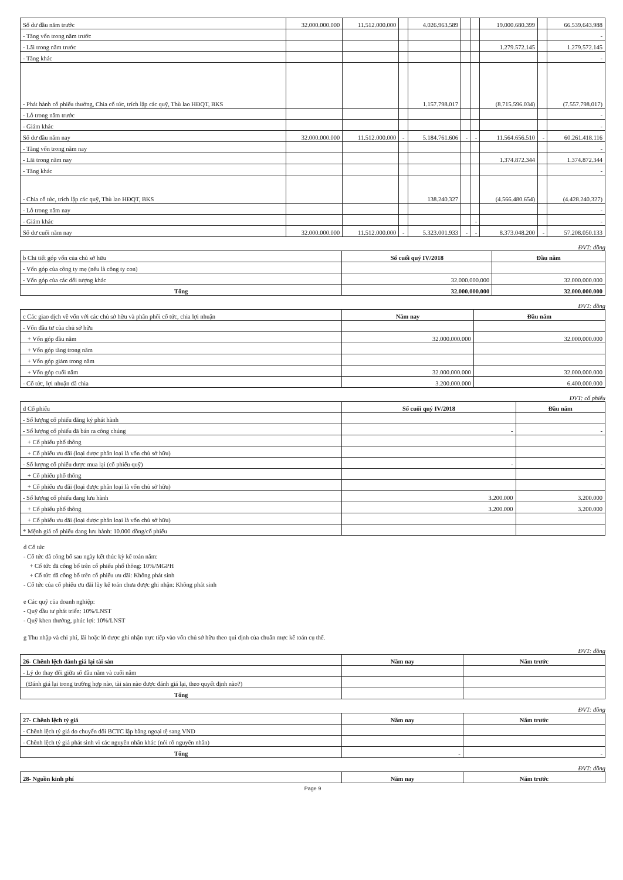| Số dư đầu năm trước | 32.000.000.000 | 11.512.000.000 | | 4.026.963.589 | | | 19.000.680.399 | | 66.539.643.988 |
| - Tăng vốn trong năm trước | | | | | | | | | - |
| - Lãi trong năm trước | | | | | | | 1.279.572.145 | | 1.279.572.145 |
| - Tăng khác | | | | | | | | | - |
| - Phát hành cổ phiếu thưởng, Chia cổ tức, trích lập các quỹ, Thù lao HĐQT, BKS | | | | 1.157.798.017 | | | (8.715.596.034) | | (7.557.798.017) |
| - Lỗ trong năm trước | | | | | | | | | - |
| - Giảm khác | | | | | | | | | - |
| Số dư đầu năm nay | 32.000.000.000 | 11.512.000.000 | - | 5.184.761.606 | - | - | 11.564.656.510 | - | 60.261.418.116 |
| - Tăng vốn trong năm nay | | | | | | | | | - |
| - Lãi trong năm nay | | | | | | | 1.374.872.344 | | 1.374.872.344 |
| - Tăng khác | | | | | | | | | - |
| - Chia cổ tức, trích lập các quỹ, Thù lao HĐQT, BKS | | | | 138.240.327 | | | (4.566.480.654) | | (4.428.240.327) |
| - Lỗ trong năm nay | | | | | | | | | - |
| - Giảm khác | | | | | | - | | | - |
| Số dư cuối năm nay | 32.000.000.000 | 11.512.000.000 | - | 5.323.001.933 | - | - | 8.373.048.200 | - | 57.208.050.133 |
ĐVT: đồng
| b Chi tiết góp vốn của chủ sở hữu | Số cuối quý IV/2018 | Đầu năm |
| - Vốn góp của công ty mẹ (nếu là công ty con) | | |
| - Vốn góp của các đối tượng khác | 32.000.000.000 | 32.000.000.000 |
| Tổng | 32.000.000.000 | 32.000.000.000 |
ĐVT: đồng
| c Các giao dịch về vốn với các chủ sở hữu và phân phối cổ tức, chia lợi nhuận | Năm nay | Đầu năm |
| - Vốn đầu tư của chủ sở hữu | | |
| + Vốn góp đầu năm | 32.000.000.000 | 32.000.000.000 |
| + Vốn góp tăng trong năm | | |
| + Vốn góp giảm trong năm | | |
| + Vốn góp cuối năm | 32.000.000.000 | 32.000.000.000 |
| - Cổ tức, lợi nhuận đã chia | 3.200.000.000 | 6.400.000.000 |
ĐVT: cổ phiếu
| d Cổ phiếu | Số cuối quý IV/2018 | Đầu năm |
| - Số lượng cổ phiếu đăng ký phát hành | | |
| - Số lượng cổ phiếu đã bán ra công chúng | - | - |
| + Cổ phiếu phổ thông | | |
| + Cổ phiếu ưu đãi (loại được phân loại là vốn chủ sở hữu) | | |
| - Số lượng cổ phiếu được mua lại (cổ phiếu quỹ) | - | - |
| + Cổ phiếu phổ thông | | |
| + Cổ phiếu ưu đãi (loại được phân loại là vốn chủ sở hữu) | | |
| - Số lượng cổ phiếu đang lưu hành | 3.200.000 | 3.200.000 |
| + Cổ phiếu phổ thông | 3.200.000 | 3.200.000 |
| + Cổ phiếu ưu đãi (loại được phân loại là vốn chủ sở hữu) | | |
| * Mệnh giá cổ phiếu đang lưu hành: 10.000 đồng/cổ phiếu | | |
đ Cổ tức
- Cổ tức đã công bố sau ngày kết thúc kỳ kế toán năm:
+ Cổ tức đã công bố trên cổ phiếu phổ thông: 10%/MGPH
+ Cổ tức đã công bố trên cổ phiếu ưu đãi: Không phát sinh
- Cổ tức của cổ phiếu ưu đãi lũy kế toán chưa được ghi nhận: Không phát sinh
e Các quỹ của doanh nghiệp:
- Quỹ đầu tư phát triển: 10%/LNST
- Quỹ khen thưởng, phúc lợi: 10%/LNST
g Thu nhập và chi phí, lãi hoặc lỗ được ghi nhận trực tiếp vào vốn chủ sở hữu theo qui định của chuẩn mực kế toán cụ thể.
ĐVT: đồng
| 26- Chênh lệch đánh giá lại tài sản | Năm nay | Năm trước |
| - Lý do thay đổi giữa số đầu năm và cuối năm | | |
| (Đánh giá lại trong trường hợp nào, tài sản nào được đánh giá lại, theo quyết định nào?) | | |
| Tổng | | |
ĐVT: đồng
| 27- Chênh lệch tỷ giá | Năm nay | Năm trước |
| - Chênh lệch tỷ giá do chuyển đổi BCTC lập bằng ngoại tệ sang VND | | |
| - Chênh lệch tỷ giá phát sinh vì các nguyên nhân khác (nói rõ nguyên nhân) | | |
| Tổng | - | - |
ĐVT: đồng
| 28- Nguồn kinh phí | Năm nay | Năm trước |
Page 9